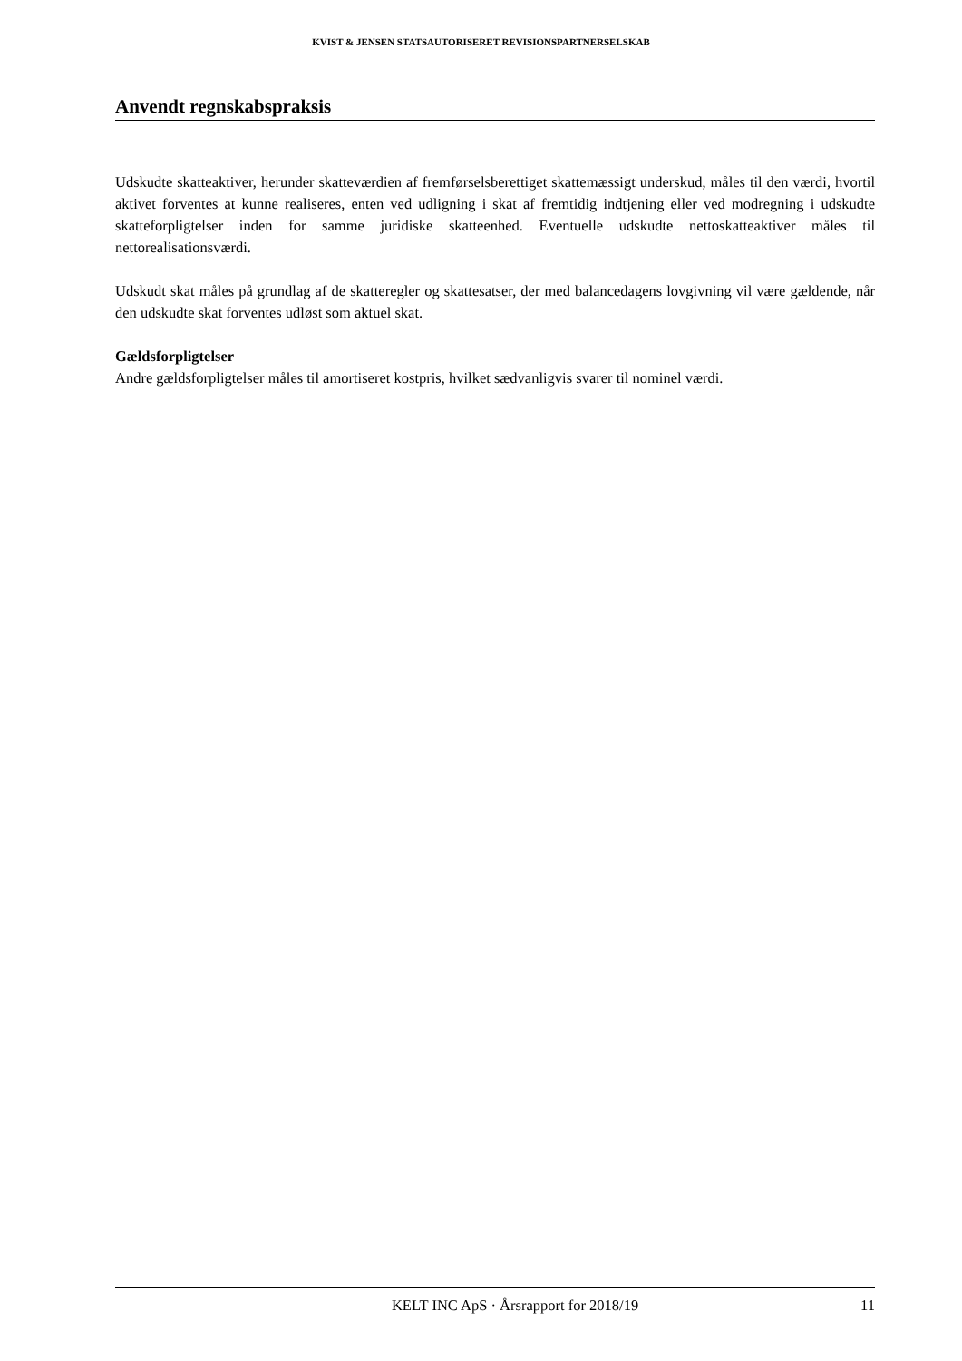KVIST & JENSEN STATSAUTORISERET REVISIONSPARTNERSELSKAB
Anvendt regnskabspraksis
Udskudte skatteaktiver, herunder skatteværdien af fremførselsberettiget skattemæssigt underskud, måles til den værdi, hvortil aktivet forventes at kunne realiseres, enten ved udligning i skat af fremtidig indtjening eller ved modregning i udskudte skatteforpligtelser inden for samme juridiske skatteenhed. Eventuelle udskudte nettoskatteaktiver måles til nettorealisationsværdi.
Udskudt skat måles på grundlag af de skatteregler og skattesatser, der med balancedagens lovgivning vil være gældende, når den udskudte skat forventes udløst som aktuel skat.
Gældsforpligtelser
Andre gældsforpligtelser måles til amortiseret kostpris, hvilket sædvanligvis svarer til nominel værdi.
KELT INC ApS · Årsrapport for 2018/19 11